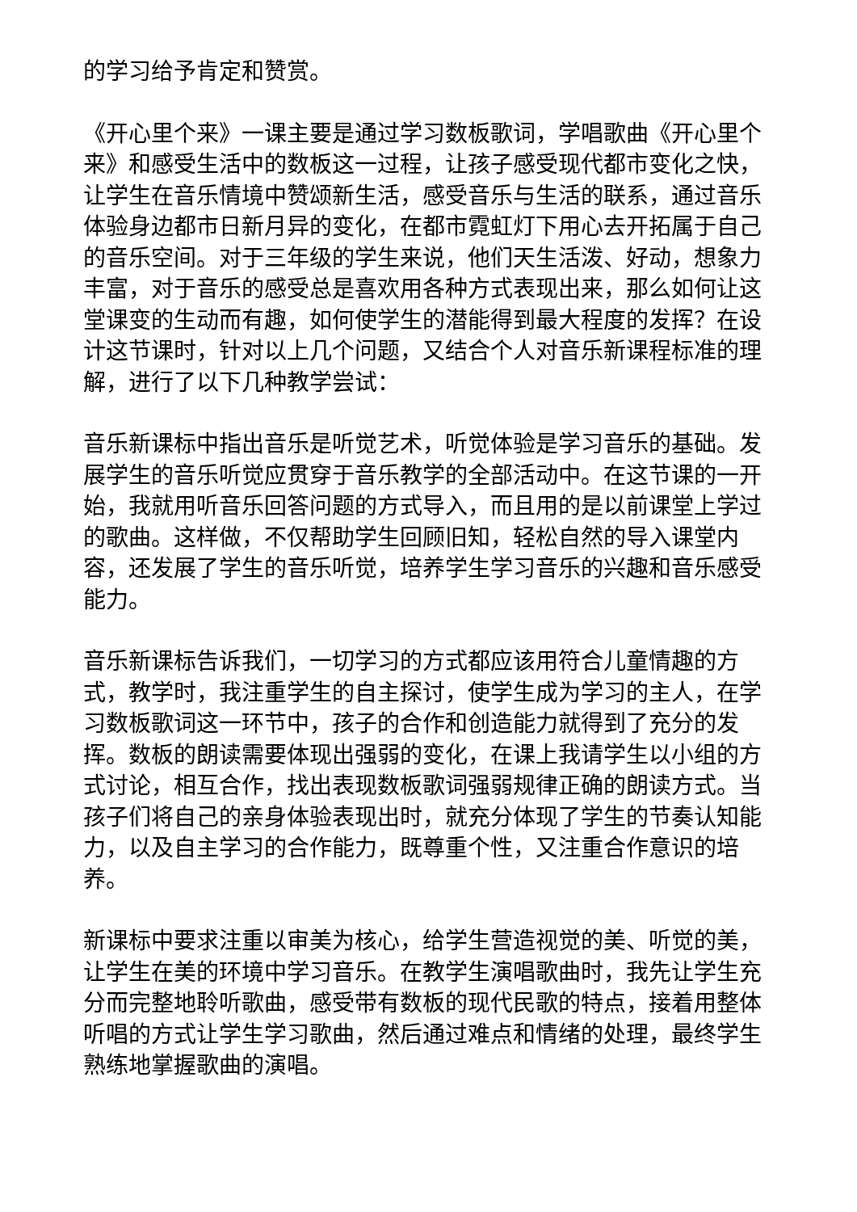的学习给予肯定和赞赏。
《开心里个来》一课主要是通过学习数板歌词，学唱歌曲《开心里个来》和感受生活中的数板这一过程，让孩子感受现代都市变化之快，让学生在音乐情境中赞颂新生活，感受音乐与生活的联系，通过音乐体验身边都市日新月异的变化，在都市霓虹灯下用心去开拓属于自己的音乐空间。对于三年级的学生来说，他们天生活泼、好动，想象力丰富，对于音乐的感受总是喜欢用各种方式表现出来，那么如何让这堂课变的生动而有趣，如何使学生的潜能得到最大程度的发挥？在设计这节课时，针对以上几个问题，又结合个人对音乐新课程标准的理解，进行了以下几种教学尝试：
音乐新课标中指出音乐是听觉艺术，听觉体验是学习音乐的基础。发展学生的音乐听觉应贯穿于音乐教学的全部活动中。在这节课的一开始，我就用听音乐回答问题的方式导入，而且用的是以前课堂上学过的歌曲。这样做，不仅帮助学生回顾旧知，轻松自然的导入课堂内容，还发展了学生的音乐听觉，培养学生学习音乐的兴趣和音乐感受能力。
音乐新课标告诉我们，一切学习的方式都应该用符合儿童情趣的方式，教学时，我注重学生的自主探讨，使学生成为学习的主人，在学习数板歌词这一环节中，孩子的合作和创造能力就得到了充分的发挥。数板的朗读需要体现出强弱的变化，在课上我请学生以小组的方式讨论，相互合作，找出表现数板歌词强弱规律正确的朗读方式。当孩子们将自己的亲身体验表现出时，就充分体现了学生的节奏认知能力，以及自主学习的合作能力，既尊重个性，又注重合作意识的培养。
新课标中要求注重以审美为核心，给学生营造视觉的美、听觉的美，让学生在美的环境中学习音乐。在教学生演唱歌曲时，我先让学生充分而完整地聆听歌曲，感受带有数板的现代民歌的特点，接着用整体听唱的方式让学生学习歌曲，然后通过难点和情绪的处理，最终学生熟练地掌握歌曲的演唱。